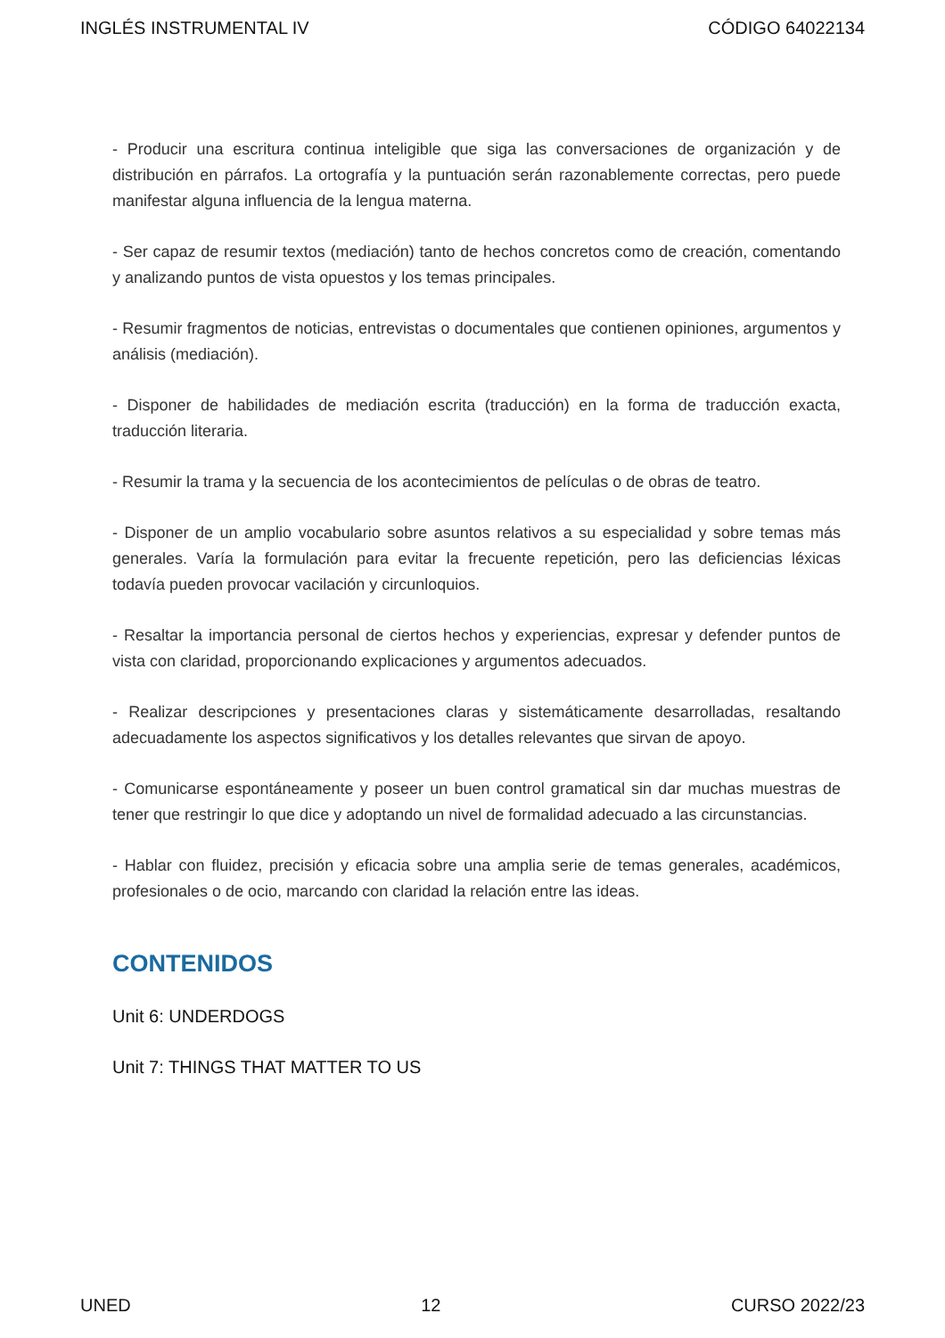INGLÉS INSTRUMENTAL IV CÓDIGO 64022134
- Producir una escritura continua inteligible que siga las conversaciones de organización y de distribución en párrafos. La ortografía y la puntuación serán razonablemente correctas, pero puede manifestar alguna influencia de la lengua materna.
- Ser capaz de resumir textos (mediación) tanto de hechos concretos como de creación, comentando y analizando puntos de vista opuestos y los temas principales.
- Resumir fragmentos de noticias, entrevistas o documentales que contienen opiniones, argumentos y análisis (mediación).
- Disponer de habilidades de mediación escrita (traducción) en la forma de traducción exacta, traducción literaria.
- Resumir la trama y la secuencia de los acontecimientos de películas o de obras de teatro.
- Disponer de un amplio vocabulario sobre asuntos relativos a su especialidad y sobre temas más generales. Varía la formulación para evitar la frecuente repetición, pero las deficiencias léxicas todavía pueden provocar vacilación y circunloquios.
- Resaltar la importancia personal de ciertos hechos y experiencias, expresar y defender puntos de vista con claridad, proporcionando explicaciones y argumentos adecuados.
- Realizar descripciones y presentaciones claras y sistemáticamente desarrolladas, resaltando adecuadamente los aspectos significativos y los detalles relevantes que sirvan de apoyo.
- Comunicarse espontáneamente y poseer un buen control gramatical sin dar muchas muestras de tener que restringir lo que dice y adoptando un nivel de formalidad adecuado a las circunstancias.
- Hablar con fluidez, precisión y eficacia sobre una amplia serie de temas generales, académicos, profesionales o de ocio, marcando con claridad la relación entre las ideas.
CONTENIDOS
Unit 6: UNDERDOGS
Unit 7: THINGS THAT MATTER TO US
UNED 12 CURSO 2022/23